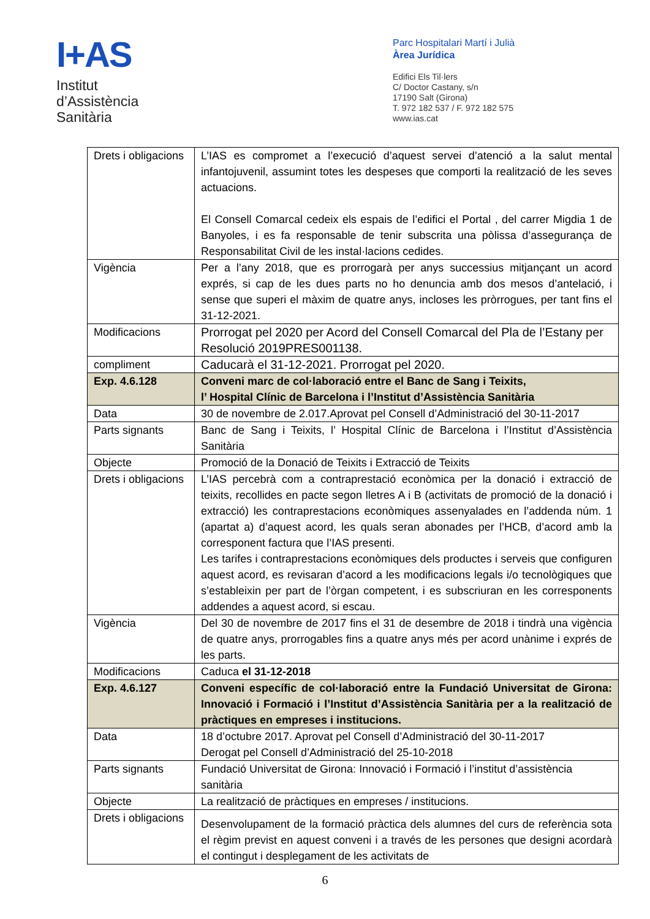I+AS
Institut
d’Assistència
Sanitària
Parc Hospitalari Martí i Julià
Àrea Jurídica
Edifici Els Til·lers
C/ Doctor Castany, s/n
17190 Salt (Girona)
T. 972 182 537 / F. 972 182 575
www.ias.cat
| Drets i obligacions | L’IAS es compromet a l’execució d’aquest servei d’atenció a la salut mental infantojuvenil, assumint totes les despeses que comporti la realització de les seves actuacions. El Consell Comarcal cedeix els espais de l’edifici el Portal , del carrer Migdia 1 de Banyoles, i es fa responsable de tenir subscrita una pòlissa d’assegurança de Responsabilitat Civil de les instal·lacions cedides. |
| Vigència | Per a l’any 2018, que es prorrogarà per anys successius mitjançant un acord exprés, si cap de les dues parts no ho denuncia amb dos mesos d’antelació, i sense que superi el màxim de quatre anys, incloses les pròrrogues, per tant fins el 31-12-2021. |
| Modificacions | Prorrogat pel 2020 per Acord del Consell Comarcal del Pla de l’Estany per Resolució 2019PRES001138. |
| compliment | Caducarà el 31-12-2021. Prorrogat pel 2020. |
| Exp. 4.6.128 | Conveni marc de col·laboració entre el Banc de Sang i Teixits, l’ Hospital Clínic de Barcelona i l’Institut d’Assistència Sanitària |
| Data | 30 de novembre de 2.017.Aprovat pel Consell d’Administració del 30-11-2017 |
| Parts signants | Banc de Sang i Teixits, l’ Hospital Clínic de Barcelona i l’Institut d’Assistència Sanitària |
| Objecte | Promoció de la Donació de Teixits i Extracció de Teixits |
| Drets i obligacions | L’IAS percebrà com a contraprestació econòmica per la donació i extracció de teixits, recollides en pacte segon lletres A i B (activitats de promoció de la donació i extracció) les contraprestacions econòmiques assenyalades en l’addenda núm. 1 (apartat a) d’aquest acord, les quals seran abonades per l’HCB, d’acord amb la corresponent factura que l’IAS presenti. Les tarifes i contraprestacions econòmiques dels productes i serveis que configuren aquest acord, es revisaran d’acord a les modificacions legals i/o tecnològiques que s’estableixin per part de l’òrgan competent, i es subscriuran en les corresponents addendes a aquest acord, si escau. |
| Vigència | Del 30 de novembre de 2017 fins el 31 de desembre de 2018 i tindrà una vigència de quatre anys, prorrogables fins a quatre anys més per acord unànime i exprés de les parts. |
| Modificacions | Caduca el 31-12-2018 |
| Exp. 4.6.127 | Conveni específic de col·laboració entre la Fundació Universitat de Girona: Innovació i Formació i l’Institut d’Assistència Sanitària per a la realització de pràctiques en empreses i institucions. |
| Data | 18 d’octubre 2017. Aprovat pel Consell d’Administració del 30-11-2017 Derogat pel Consell d’Administració del 25-10-2018 |
| Parts signants | Fundació Universitat de Girona: Innovació i Formació i l’institut d’assistència sanitària |
| Objecte | La realització de pràctiques en empreses / institucions. |
| Drets i obligacions | Desenvolupament de la formació pràctica dels alumnes del curs de referència sota el règim previst en aquest conveni i a través de les persones que designi acordarà el contingut i desplegament de les activitats de |
6